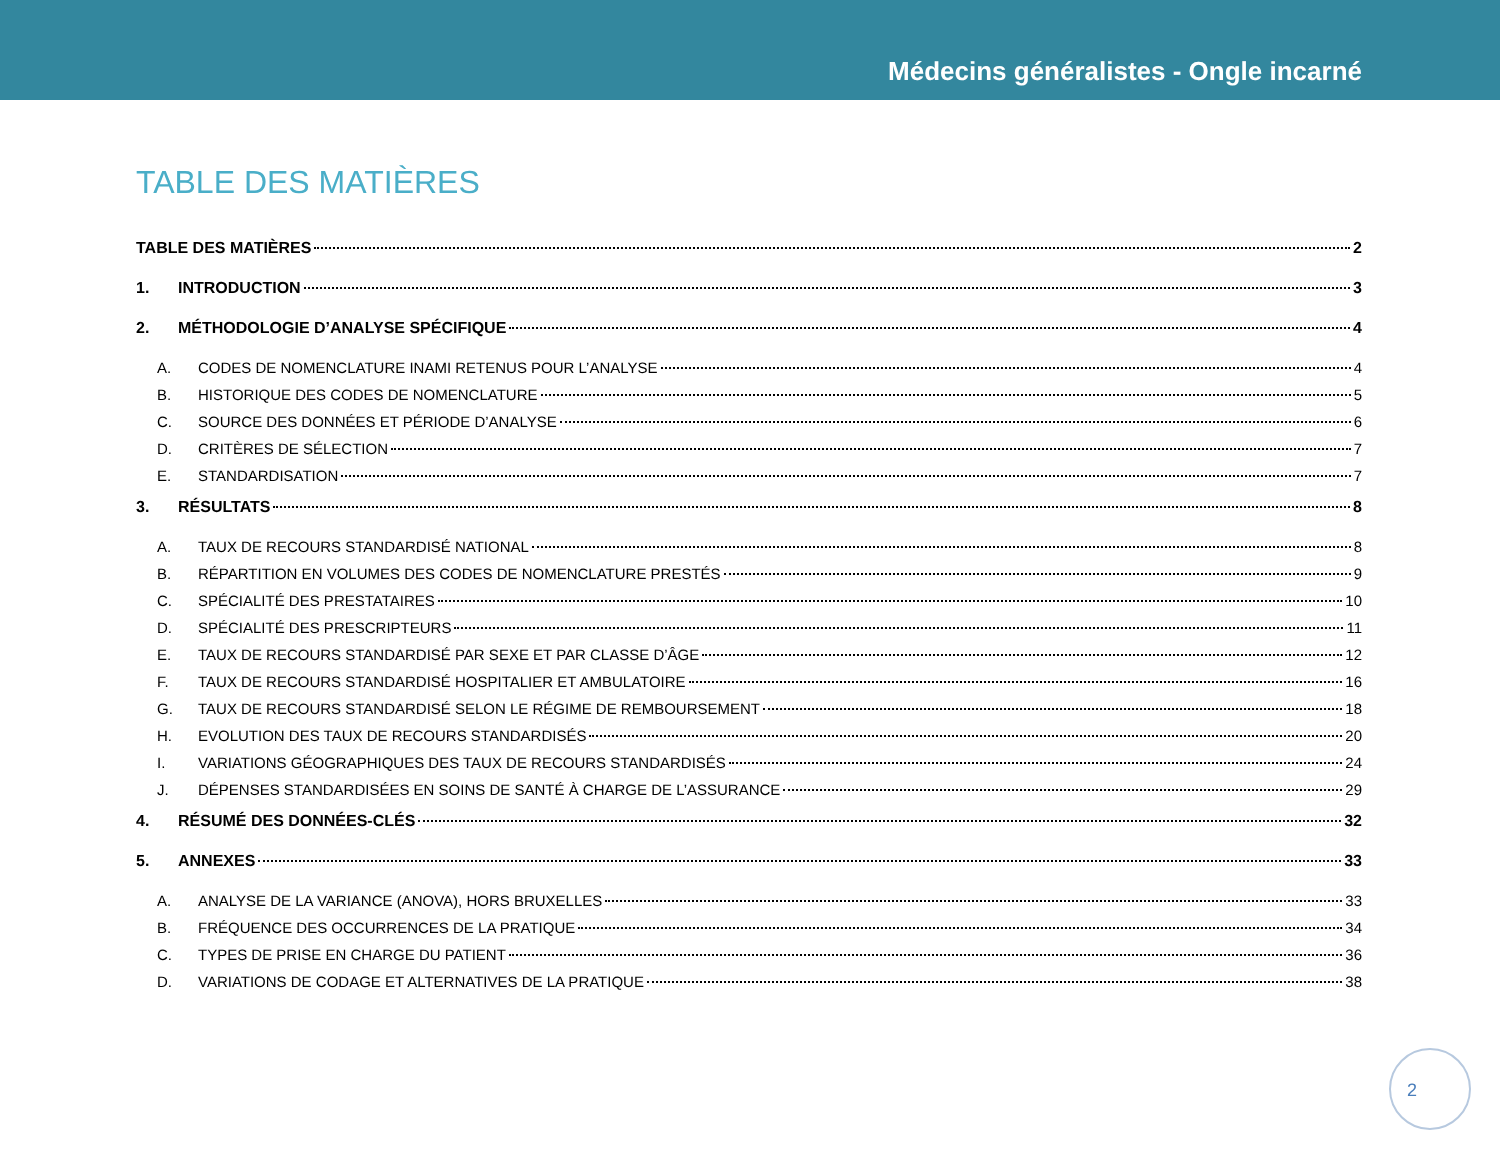Médecins généralistes - Ongle incarné
TABLE DES MATIÈRES
TABLE DES MATIÈRES 2
1. INTRODUCTION 3
2. MÉTHODOLOGIE D’ANALYSE SPÉCIFIQUE 4
A. CODES DE NOMENCLATURE INAMI RETENUS POUR L’ANALYSE 4
B. HISTORIQUE DES CODES DE NOMENCLATURE 5
C. SOURCE DES DONNÉES ET PÉRIODE D’ANALYSE 6
D. CRITÈRES DE SÉLECTION 7
E. STANDARDISATION 7
3. RÉSULTATS 8
A. TAUX DE RECOURS STANDARDISÉ NATIONAL 8
B. RÉPARTITION EN VOLUMES DES CODES DE NOMENCLATURE PRESTÉS 9
C. SPÉCIALITÉ DES PRESTATAIRES 10
D. SPÉCIALITÉ DES PRESCRIPTEURS 11
E. TAUX DE RECOURS STANDARDISÉ PAR SEXE ET PAR CLASSE D’ÂGE 12
F. TAUX DE RECOURS STANDARDISÉ HOSPITALIER ET AMBULATOIRE 16
G. TAUX DE RECOURS STANDARDISÉ SELON LE RÉGIME DE REMBOURSEMENT 18
H. EVOLUTION DES TAUX DE RECOURS STANDARDISÉS 20
I. VARIATIONS GÉOGRAPHIQUES DES TAUX DE RECOURS STANDARDISÉS 24
J. DÉPENSES STANDARDISÉES EN SOINS DE SANTÉ À CHARGE DE L’ASSURANCE 29
4. RÉSUMÉ DES DONNÉES-CLÉS 32
5. ANNEXES 33
A. ANALYSE DE LA VARIANCE (ANOVA), HORS BRUXELLES 33
B. FRÉQUENCE DES OCCURRENCES DE LA PRATIQUE 34
C. TYPES DE PRISE EN CHARGE DU PATIENT 36
D. VARIATIONS DE CODAGE ET ALTERNATIVES DE LA PRATIQUE 38
2